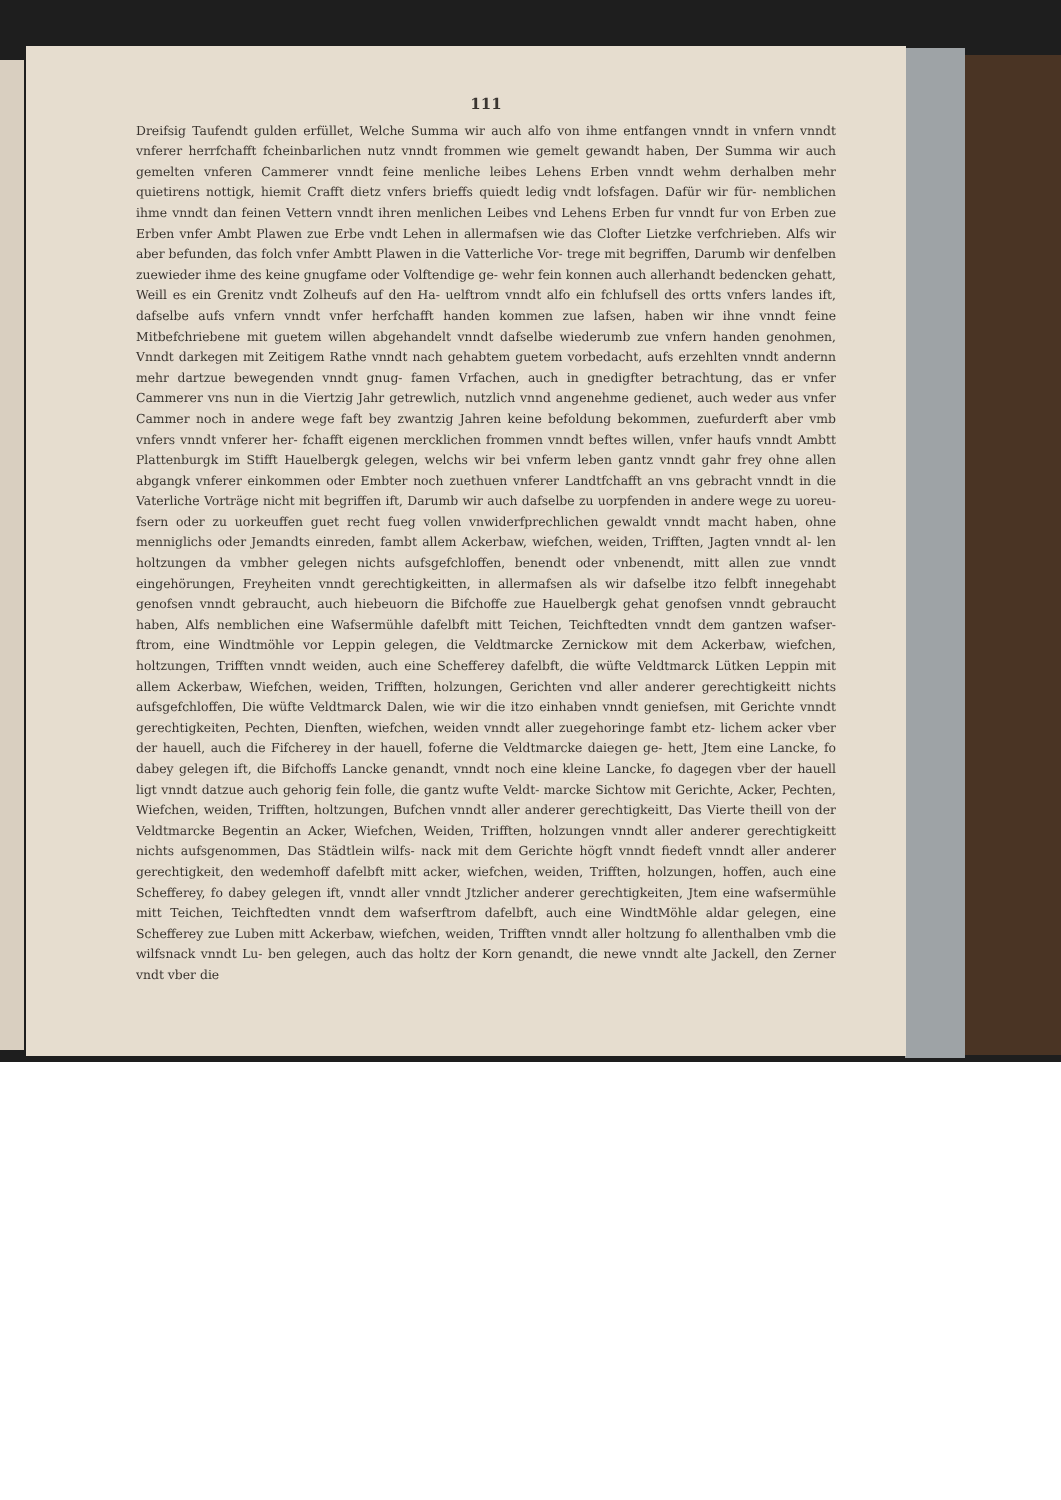111
Dreifsig Taufendt gulden erfüllet, Welche Summa wir auch alfo von ihme entfangen vnndt in vnfern vnndt vnferer herrfchafft fcheinbarlichen nutz vnndt frommen wie gemelt gewandt haben, Der Summa wir auch gemelten vnferen Cammerer vnndt feine menliche leibes Lehens Erben vnndt wehm derhalben mehr quietirens nottigk, hiemit Crafft dietz vnfers brieffs quiedt ledig vndt lofsfagen. Dafür wir für- nemblichen ihme vnndt dan feinen Vettern vnndt ihren menlichen Leibes vnd Lehens Erben fur vnndt fur von Erben zue Erben vnfer Ambt Plawen zue Erbe vndt Lehen in allermafsen wie das Clofter Lietzke verfchrieben. Alfs wir aber befunden, das folch vnfer Ambtt Plawen in die Vatterliche Vor- trege mit begriffen, Darumb wir denfelben zuewieder ihme des keine gnugfame oder Volftendige ge- wehr fein konnen auch allerhandt bedencken gehatt, Weill es ein Grenitz vndt Zolheufs auf den Ha- uelftrom vnndt alfo ein fchlufsell des ortts vnfers landes ift, dafselbe aufs vnfern vnndt vnfer herfchafft handen kommen zue lafsen, haben wir ihne vnndt feine Mitbefchriebene mit guetem willen abgehandelt vnndt dafselbe wiederumb zue vnfern handen genohmen, Vnndt darkegen mit Zeitigem Rathe vnndt nach gehabtem guetem vorbedacht, aufs erzehlten vnndt andernn mehr dartzue bewegenden vnndt gnug- famen Vrfachen, auch in gnedigfter betrachtung, das er vnfer Cammerer vns nun in die Viertzig Jahr getrewlich, nutzlich vnnd angenehme gedienet, auch weder aus vnfer Cammer noch in andere wege faft bey zwantzig Jahren keine befoldung bekommen, zuefurderft aber vmb vnfers vnndt vnferer her- fchafft eigenen mercklichen frommen vnndt beftes willen, vnfer haufs vnndt Ambtt Plattenburgk im Stifft Hauelbergk gelegen, welchs wir bei vnferm leben gantz vnndt gahr frey ohne allen abgangk vnferer einkommen oder Embter noch zuethuen vnferer Landtfchafft an vns gebracht vnndt in die Vaterliche Vorträge nicht mit begriffen ift, Darumb wir auch dafselbe zu uorpfenden in andere wege zu uoreu- fsern oder zu uorkeuffen guet recht fueg vollen vnwiderfprechlichen gewaldt vnndt macht haben, ohne menniglichs oder Jemandts einreden, fambt allem Ackerbaw, wiefchen, weiden, Trifften, Jagten vnndt al- len holtzungen da vmbher gelegen nichts aufsgefchloffen, benendt oder vnbenendt, mitt allen zue vnndt eingehörungen, Freyheiten vnndt gerechtigkeitten, in allermafsen als wir dafselbe itzo felbft innegehabt genofsen vnndt gebraucht, auch hiebeuorn die Bifchoffe zue Hauelbergk gehat genofsen vnndt gebraucht haben, Alfs nemblichen eine Wafsermühle dafelbft mitt Teichen, Teichftedten vnndt dem gantzen wafser- ftrom, eine Windtmöhle vor Leppin gelegen, die Veldtmarcke Zernickow mit dem Ackerbaw, wiefchen, holtzungen, Trifften vnndt weiden, auch eine Schefferey dafelbft, die wüfte Veldtmarck Lütken Leppin mit allem Ackerbaw, Wiefchen, weiden, Trifften, holzungen, Gerichten vnd aller anderer gerechtigkeitt nichts aufsgefchloffen, Die wüfte Veldtmarck Dalen, wie wir die itzo einhaben vnndt geniefsen, mit Gerichte vnndt gerechtigkeiten, Pechten, Dienften, wiefchen, weiden vnndt aller zuegehoringe fambt etz- lichem acker vber der hauell, auch die Fifcherey in der hauell, foferne die Veldtmarcke daiegen ge- hett, Jtem eine Lancke, fo dabey gelegen ift, die Bifchoffs Lancke genandt, vnndt noch eine kleine Lancke, fo dagegen vber der hauell ligt vnndt datzue auch gehorig fein folle, die gantz wufte Veldt- marcke Sichtow mit Gerichte, Acker, Pechten, Wiefchen, weiden, Trifften, holtzungen, Bufchen vnndt aller anderer gerechtigkeitt, Das Vierte theill von der Veldtmarcke Begentin an Acker, Wiefchen, Weiden, Trifften, holzungen vnndt aller anderer gerechtigkeitt nichts aufsgenommen, Das Städtlein wilfs- nack mit dem Gerichte högft vnndt fiedeft vnndt aller anderer gerechtigkeit, den wedemhoff dafelbft mitt acker, wiefchen, weiden, Trifften, holzungen, hoffen, auch eine Schefferey, fo dabey gelegen ift, vnndt aller vnndt Jtzlicher anderer gerechtigkeiten, Jtem eine wafsermühle mitt Teichen, Teichftedten vnndt dem wafserftrom dafelbft, auch eine WindtMöhle aldar gelegen, eine Schefferey zue Luben mitt Ackerbaw, wiefchen, weiden, Trifften vnndt aller holtzung fo allenthalben vmb die wilfsnack vnndt Lu- ben gelegen, auch das holtz der Korn genandt, die newe vnndt alte Jackell, den Zerner vndt vber die